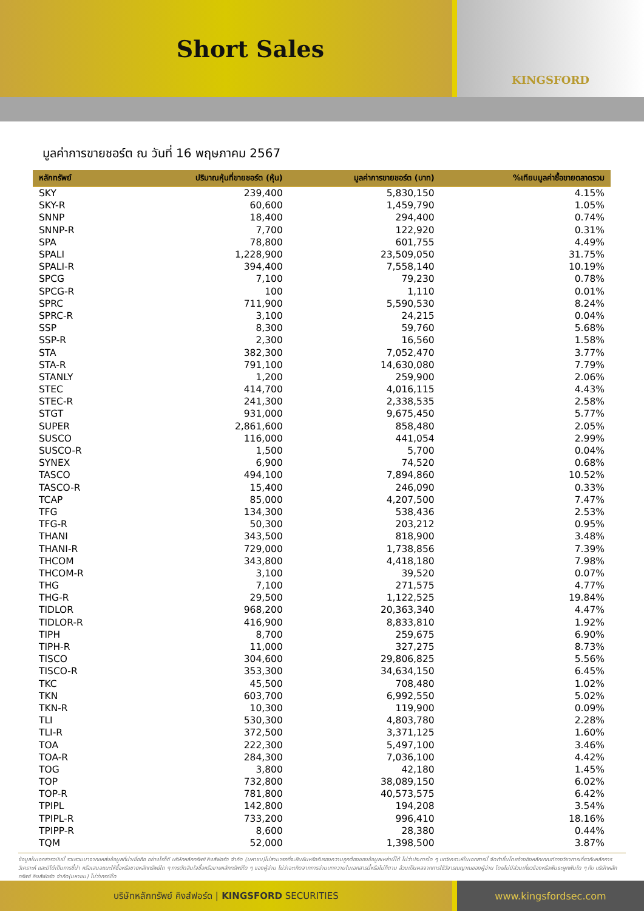Short Sales
KINGSFORD
มูลค่าการขายชอร์ต ณ วันที่ 16 พฤษภาคม 2567
| หลักทรัพย์ | ปริมาณหุ้นที่ขายชอร์ต (หุ้น) | มูลค่าการขายชอร์ต (บาท) | %เทียบมูลค่าซื้อขายตลาดรวม |
| --- | --- | --- | --- |
| SKY | 239,400 | 5,830,150 | 4.15% |
| SKY-R | 60,600 | 1,459,790 | 1.05% |
| SNNP | 18,400 | 294,400 | 0.74% |
| SNNP-R | 7,700 | 122,920 | 0.31% |
| SPA | 78,800 | 601,755 | 4.49% |
| SPALI | 1,228,900 | 23,509,050 | 31.75% |
| SPALI-R | 394,400 | 7,558,140 | 10.19% |
| SPCG | 7,100 | 79,230 | 0.78% |
| SPCG-R | 100 | 1,110 | 0.01% |
| SPRC | 711,900 | 5,590,530 | 8.24% |
| SPRC-R | 3,100 | 24,215 | 0.04% |
| SSP | 8,300 | 59,760 | 5.68% |
| SSP-R | 2,300 | 16,560 | 1.58% |
| STA | 382,300 | 7,052,470 | 3.77% |
| STA-R | 791,100 | 14,630,080 | 7.79% |
| STANLY | 1,200 | 259,900 | 2.06% |
| STEC | 414,700 | 4,016,115 | 4.43% |
| STEC-R | 241,300 | 2,338,535 | 2.58% |
| STGT | 931,000 | 9,675,450 | 5.77% |
| SUPER | 2,861,600 | 858,480 | 2.05% |
| SUSCO | 116,000 | 441,054 | 2.99% |
| SUSCO-R | 1,500 | 5,700 | 0.04% |
| SYNEX | 6,900 | 74,520 | 0.68% |
| TASCO | 494,100 | 7,894,860 | 10.52% |
| TASCO-R | 15,400 | 246,090 | 0.33% |
| TCAP | 85,000 | 4,207,500 | 7.47% |
| TFG | 134,300 | 538,436 | 2.53% |
| TFG-R | 50,300 | 203,212 | 0.95% |
| THANI | 343,500 | 818,900 | 3.48% |
| THANI-R | 729,000 | 1,738,856 | 7.39% |
| THCOM | 343,800 | 4,418,180 | 7.98% |
| THCOM-R | 3,100 | 39,520 | 0.07% |
| THG | 7,100 | 271,575 | 4.77% |
| THG-R | 29,500 | 1,122,525 | 19.84% |
| TIDLOR | 968,200 | 20,363,340 | 4.47% |
| TIDLOR-R | 416,900 | 8,833,810 | 1.92% |
| TIPH | 8,700 | 259,675 | 6.90% |
| TIPH-R | 11,000 | 327,275 | 8.73% |
| TISCO | 304,600 | 29,806,825 | 5.56% |
| TISCO-R | 353,300 | 34,634,150 | 6.45% |
| TKC | 45,500 | 708,480 | 1.02% |
| TKN | 603,700 | 6,992,550 | 5.02% |
| TKN-R | 10,300 | 119,900 | 0.09% |
| TLI | 530,300 | 4,803,780 | 2.28% |
| TLI-R | 372,500 | 3,371,125 | 1.60% |
| TOA | 222,300 | 5,497,100 | 3.46% |
| TOA-R | 284,300 | 7,036,100 | 4.42% |
| TOG | 3,800 | 42,180 | 1.45% |
| TOP | 732,800 | 38,089,150 | 6.02% |
| TOP-R | 781,800 | 40,573,575 | 6.42% |
| TPIPL | 142,800 | 194,208 | 3.54% |
| TPIPL-R | 733,200 | 996,410 | 18.16% |
| TPIPP-R | 8,600 | 28,380 | 0.44% |
| TQM | 52,000 | 1,398,500 | 3.87% |
ข้อมูลในเอกสารฉบับนี้ รวบรวมมาจากแหล่งข้อมูลที่น่าเชื่อถือ อย่างไรก็ดี บริษัทหลักทรัพย์ คิงส์ฟอร์ด จำกัด (มหาชน)ไม่สามารถที่จะยืนยันหรือรับรองความถูกต้องของข้อมูลเหล่านี้ได้ ไม่ว่าประการใด ๆ บทวิเคราะห์ในเอกสารนี้ จัดทำขึ้นโดยอ้างอิงหลักเกณฑ์ทางวิชาการเกี่ยวกับหลักการวิเคราะห์ และมิได้เป็นการชี้นำ หรือเสนอแนะให้ซื้อหรือขายหลักทรัพย์ใด ๆ การตัดสินใจซื้อหรือขายหลักทรัพย์ใด ๆ ของผู้อ่าน ไม่ว่าจะเกิดจากการอ่านบทความในเอกสารนี้หรือไม่ก็ตาม ล้วนเป็นผลจากการใช้วิจารณญาณของผู้อ่าน โดยไม่มีส่วนเกี่ยวข้องหรือพันธะผูกพันใด ๆ กับ บริษัทหลักทรัพย์ คิงส์ฟอร์ด จำกัด(มหาชน) ไม่ว่ากรณีใด
บริษัทหลักทรัพย์ คิงส์ฟอร์ด | KINGSFORD SECURITIES www.kingsfordsec.com